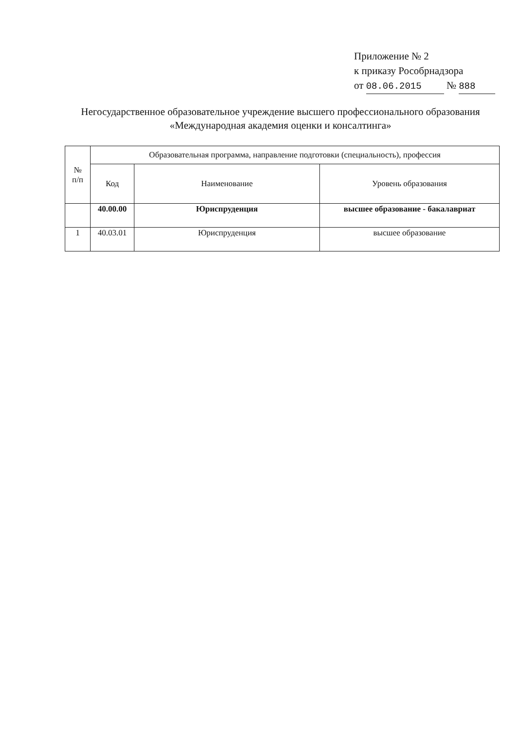Приложение № 2
к приказу Рособрнадзора
от 08.06.2015 № 888
Негосударственное образовательное учреждение высшего профессионального образования «Международная академия оценки и консалтинга»
| № п/п | Образовательная программа, направление подготовки (специальность), профессия | | |
| --- | --- | --- | --- |
| | Код | Наименование | Уровень образования |
| | 40.00.00 | Юриспруденция | высшее образование - бакалавриат |
| 1 | 40.03.01 | Юриспруденция | высшее образование |